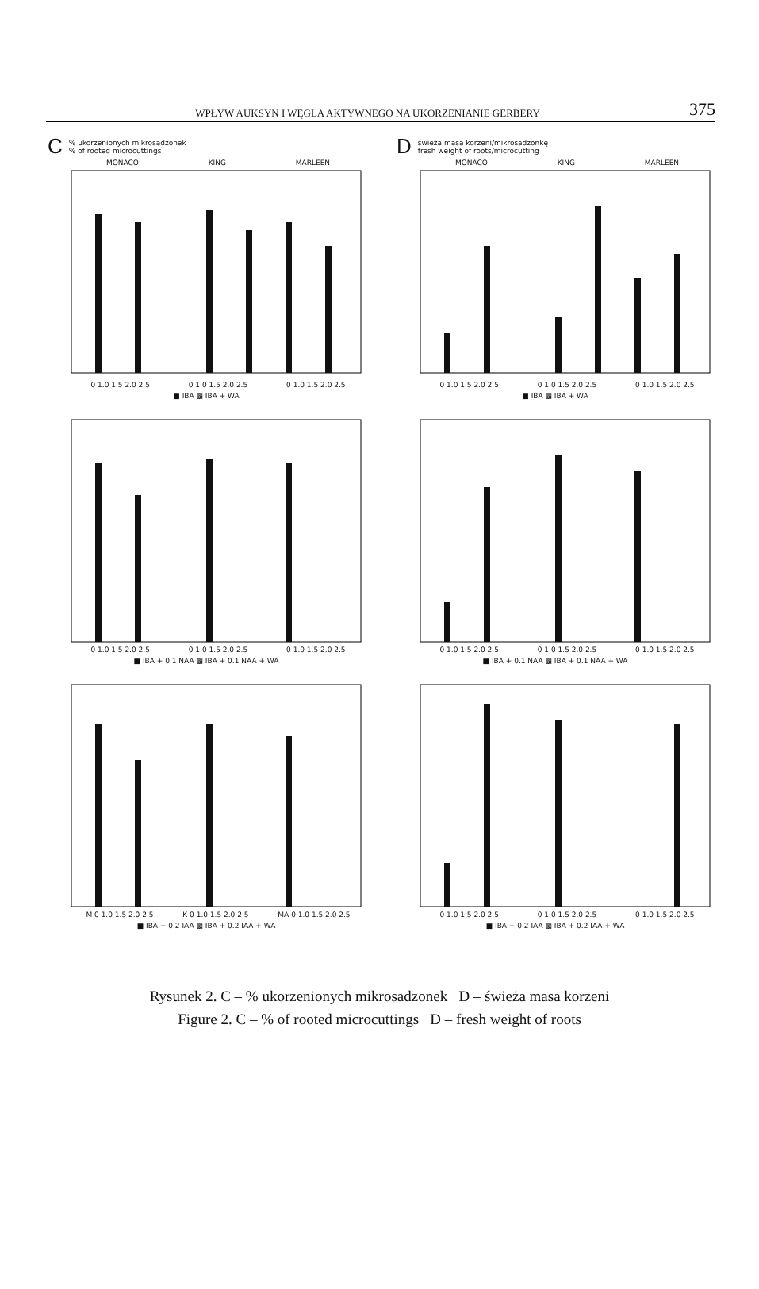WPŁYW AUKSYN I WĘGLA AKTYWNEGO NA UKORZENIANIE GERBERY 375
C% ukorzenionych mikrosadzonek
% of rooted microcuttings
MONACO KING MARLEEN
0 1.0 1.5 2.0 2.5 0 1.0 1.5 2.0 2.5 0 1.0 1.5 2.0 2.5
■ IBA ▩ IBA + WA
Dświeża masa korzeni/mikrosadzonkę
fresh weight of roots/microcutting
MONACO KING MARLEEN
0 1.0 1.5 2.0 2.5 0 1.0 1.5 2.0 2.5 0 1.0 1.5 2.0 2.5
■ IBA ▩ IBA + WA
0 1.0 1.5 2.0 2.5 0 1.0 1.5 2.0 2.5 0 1.0 1.5 2.0 2.5
■ IBA + 0.1 NAA ▩ IBA + 0.1 NAA + WA
0 1.0 1.5 2.0 2.5 0 1.0 1.5 2.0 2.5 0 1.0 1.5 2.0 2.5
■ IBA + 0.1 NAA ▩ IBA + 0.1 NAA + WA
M 0 1.0 1.5 2.0 2.5 K 0 1.0 1.5 2.0 2.5 MA 0 1.0 1.5 2.0 2.5
■ IBA + 0.2 IAA ▩ IBA + 0.2 IAA + WA
0 1.0 1.5 2.0 2.5 0 1.0 1.5 2.0 2.5 0 1.0 1.5 2.0 2.5
■ IBA + 0.2 IAA ▩ IBA + 0.2 IAA + WA
Rysunek 2. C – % ukorzenionych mikrosadzonek D – świeża masa korzeni
Figure 2. C – % of rooted microcuttings D – fresh weight of roots